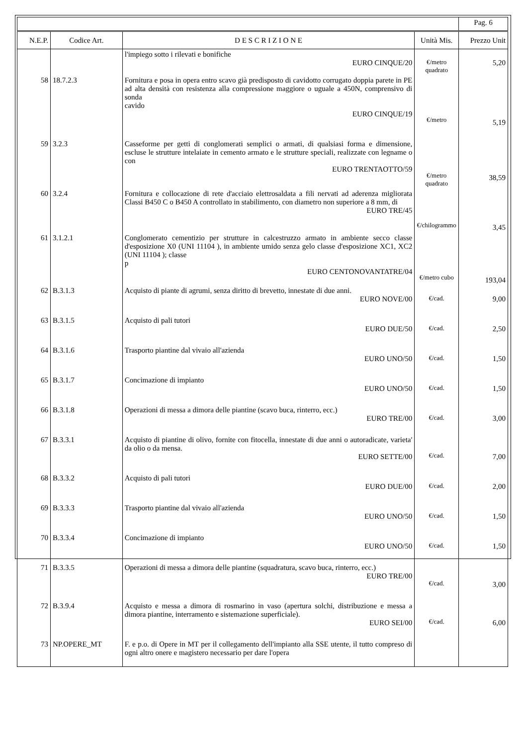| | | | | Pag. 6 |
| N.E.P. | Codice Art. | D E S C R I Z I O N E | Unità Mis. | Prezzo Unit |
| | | l'impiego sotto i rilevati e bonifiche EURO CINQUE/20 | €/metro quadrato | 5,20 |
| 58 | 18.7.2.3 | Fornitura e posa in opera entro scavo già predisposto di cavidotto corrugato doppia parete in PE ad alta densità con resistenza alla compressione maggiore o uguale a 450N, comprensivo di sonda cavido EURO CINQUE/19 | €/metro | 5,19 |
| 59 | 3.2.3 | Casseforme per getti di conglomerati semplici o armati, di qualsiasi forma e dimensione, escluse le strutture intelaiate in cemento armato e le strutture speciali, realizzate con legname o con EURO TRENTAOTTO/59 | €/metro quadrato | 38,59 |
| 60 | 3.2.4 | Fornitura e collocazione di rete d'acciaio elettrosaldata a fili nervati ad aderenza migliorata Classi B450 C o B450 A controllato in stabilimento, con diametro non superiore a 8 mm, di EURO TRE/45 | €/chilogrammo | 3,45 |
| 61 | 3.1.2.1 | Conglomerato cementizio per strutture in calcestruzzo armato in ambiente secco classe d'esposizione X0 (UNI 11104 ), in ambiente umido senza gelo classe d'esposizione XC1, XC2 (UNI 11104 ); classe p EURO CENTONOVANTATRE/04 | €/metro cubo | 193,04 |
| 62 | B.3.1.3 | Acquisto di piante di agrumi, senza diritto di brevetto, innestate di due anni. EURO NOVE/00 | €/cad. | 9,00 |
| 63 | B.3.1.5 | Acquisto di pali tutori EURO DUE/50 | €/cad. | 2,50 |
| 64 | B.3.1.6 | Trasporto piantine dal vivaio all'azienda EURO UNO/50 | €/cad. | 1,50 |
| 65 | B.3.1.7 | Concimazione di impianto EURO UNO/50 | €/cad. | 1,50 |
| 66 | B.3.1.8 | Operazioni di messa a dimora delle piantine (scavo buca, rinterro, ecc.) EURO TRE/00 | €/cad. | 3,00 |
| 67 | B.3.3.1 | Acquisto di piantine di olivo, fornite con fitocella, innestate di due anni o autoradicate, varieta' da olio o da mensa. EURO SETTE/00 | €/cad. | 7,00 |
| 68 | B.3.3.2 | Acquisto di pali tutori EURO DUE/00 | €/cad. | 2,00 |
| 69 | B.3.3.3 | Trasporto piantine dal vivaio all'azienda EURO UNO/50 | €/cad. | 1,50 |
| 70 | B.3.3.4 | Concimazione di impianto EURO UNO/50 | €/cad. | 1,50 |
| 71 | B.3.3.5 | Operazioni di messa a dimora delle piantine (squadratura, scavo buca, rinterro, ecc.) EURO TRE/00 | €/cad. | 3,00 |
| 72 | B.3.9.4 | Acquisto e messa a dimora di rosmarino in vaso (apertura solchi, distribuzione e messa a dimora piantine, interramento e sistemazione superficiale). EURO SEI/00 | €/cad. | 6,00 |
| 73 | NP.OPERE_MT | F. e p.o. di Opere in MT per il collegamento dell'impianto alla SSE utente, il tutto compreso di ogni altro onere e magistero necessario per dare l'opera | | |